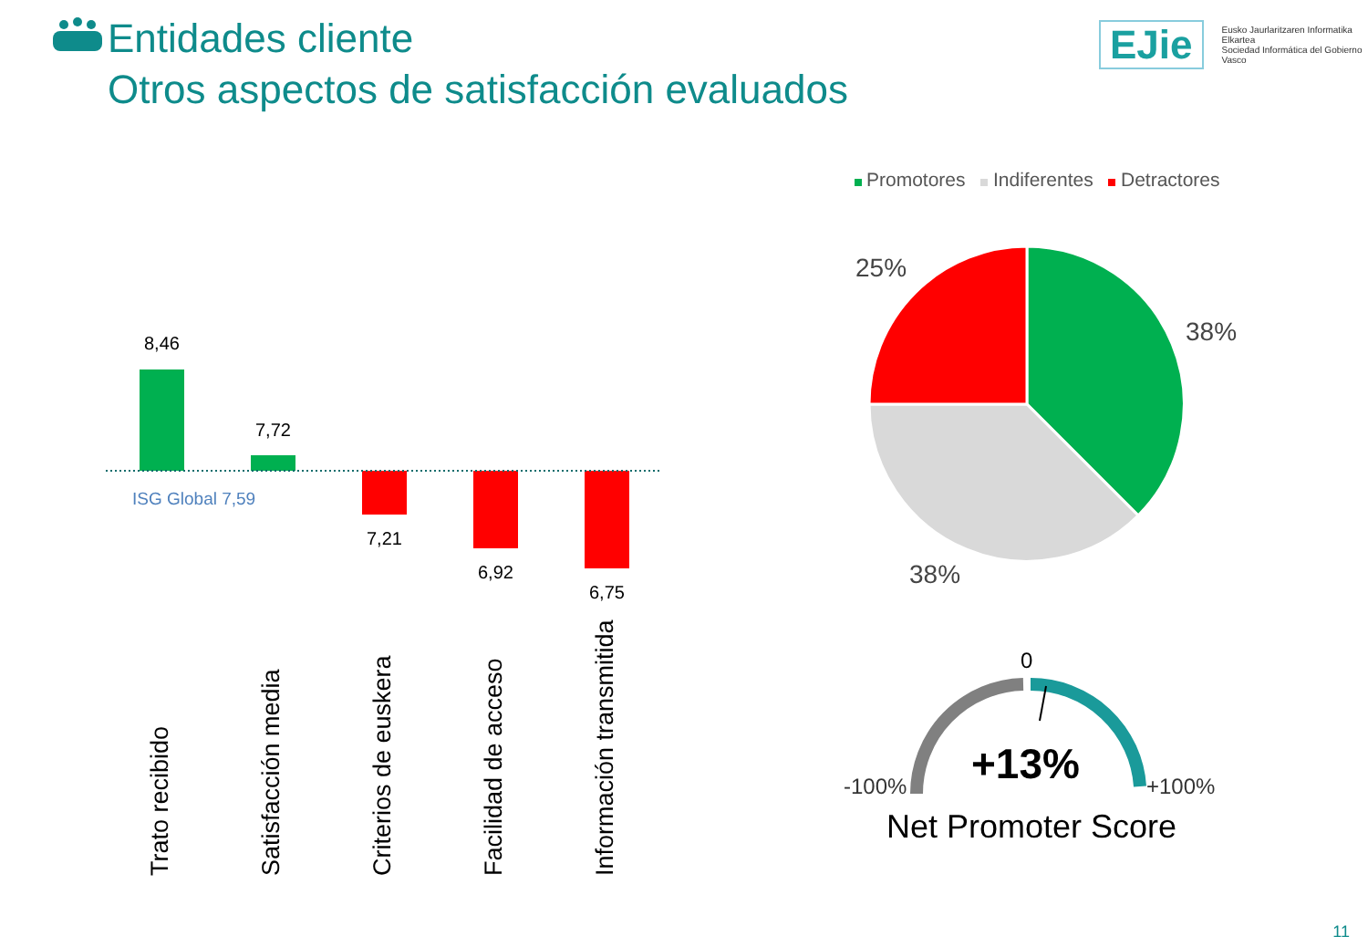Entidades cliente
Otros aspectos de satisfacción evaluados
EJie Eusko Jaurlaritzaren Informatika Elkartea
Sociedad Informática del Gobierno Vasco
8,46
7,72
ISG Global 7,59
7,21
6,92
6,75
Trato recibido Satisfacción media Criterios de euskera Facilidad de acceso Información transmitida
Promotores Indiferentes Detractores
25%
38%
38%
0
-100% +100%
+13%
Net Promoter Score
11